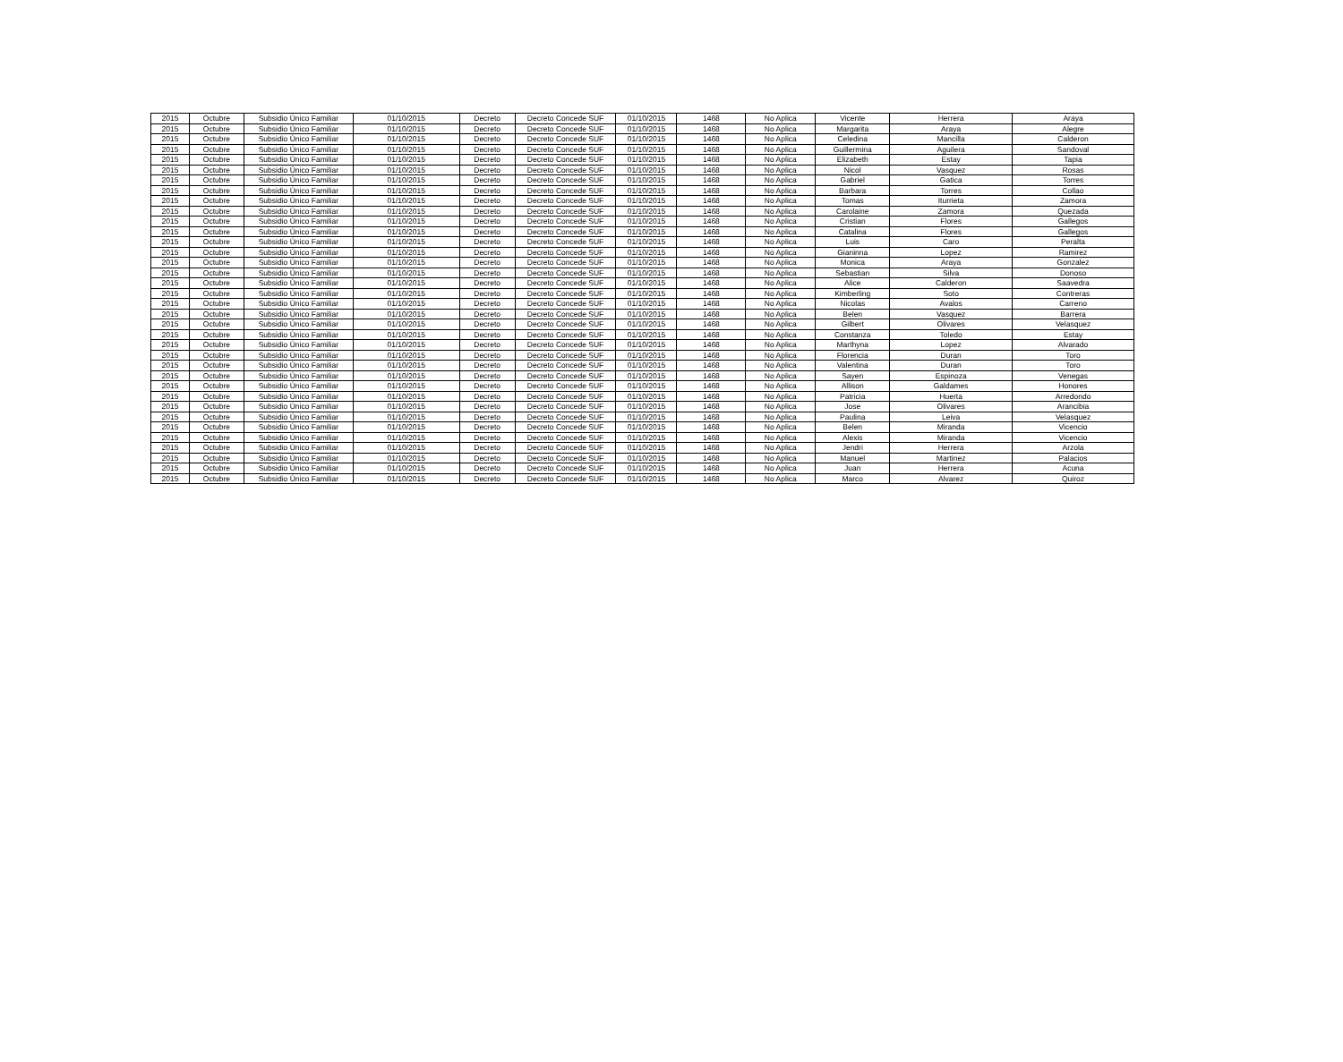| 2015 | Octubre | Subsidio Único Familiar | 01/10/2015 | Decreto | Decreto Concede SUF | 01/10/2015 | 1468 | No Aplica | Vicente | Herrera | Araya |
| 2015 | Octubre | Subsidio Único Familiar | 01/10/2015 | Decreto | Decreto Concede SUF | 01/10/2015 | 1468 | No Aplica | Margarita | Araya | Alegre |
| 2015 | Octubre | Subsidio Único Familiar | 01/10/2015 | Decreto | Decreto Concede SUF | 01/10/2015 | 1468 | No Aplica | Celedina | Mancilla | Calderon |
| 2015 | Octubre | Subsidio Único Familiar | 01/10/2015 | Decreto | Decreto Concede SUF | 01/10/2015 | 1468 | No Aplica | Guillermina | Aguilera | Sandoval |
| 2015 | Octubre | Subsidio Único Familiar | 01/10/2015 | Decreto | Decreto Concede SUF | 01/10/2015 | 1468 | No Aplica | Elizabeth | Estay | Tapia |
| 2015 | Octubre | Subsidio Único Familiar | 01/10/2015 | Decreto | Decreto Concede SUF | 01/10/2015 | 1468 | No Aplica | Nicol | Vasquez | Rosas |
| 2015 | Octubre | Subsidio Único Familiar | 01/10/2015 | Decreto | Decreto Concede SUF | 01/10/2015 | 1468 | No Aplica | Gabriel | Gatica | Torres |
| 2015 | Octubre | Subsidio Único Familiar | 01/10/2015 | Decreto | Decreto Concede SUF | 01/10/2015 | 1468 | No Aplica | Barbara | Torres | Collao |
| 2015 | Octubre | Subsidio Único Familiar | 01/10/2015 | Decreto | Decreto Concede SUF | 01/10/2015 | 1468 | No Aplica | Tomas | Iturrieta | Zamora |
| 2015 | Octubre | Subsidio Único Familiar | 01/10/2015 | Decreto | Decreto Concede SUF | 01/10/2015 | 1468 | No Aplica | Carolaine | Zamora | Quezada |
| 2015 | Octubre | Subsidio Único Familiar | 01/10/2015 | Decreto | Decreto Concede SUF | 01/10/2015 | 1468 | No Aplica | Cristian | Flores | Gallegos |
| 2015 | Octubre | Subsidio Único Familiar | 01/10/2015 | Decreto | Decreto Concede SUF | 01/10/2015 | 1468 | No Aplica | Catalina | Flores | Gallegos |
| 2015 | Octubre | Subsidio Único Familiar | 01/10/2015 | Decreto | Decreto Concede SUF | 01/10/2015 | 1468 | No Aplica | Luis | Caro | Peralta |
| 2015 | Octubre | Subsidio Único Familiar | 01/10/2015 | Decreto | Decreto Concede SUF | 01/10/2015 | 1468 | No Aplica | Gianinna | Lopez | Ramirez |
| 2015 | Octubre | Subsidio Único Familiar | 01/10/2015 | Decreto | Decreto Concede SUF | 01/10/2015 | 1468 | No Aplica | Monica | Araya | Gonzalez |
| 2015 | Octubre | Subsidio Único Familiar | 01/10/2015 | Decreto | Decreto Concede SUF | 01/10/2015 | 1468 | No Aplica | Sebastian | Silva | Donoso |
| 2015 | Octubre | Subsidio Único Familiar | 01/10/2015 | Decreto | Decreto Concede SUF | 01/10/2015 | 1468 | No Aplica | Alice | Calderon | Saavedra |
| 2015 | Octubre | Subsidio Único Familiar | 01/10/2015 | Decreto | Decreto Concede SUF | 01/10/2015 | 1468 | No Aplica | Kimberling | Soto | Contreras |
| 2015 | Octubre | Subsidio Único Familiar | 01/10/2015 | Decreto | Decreto Concede SUF | 01/10/2015 | 1468 | No Aplica | Nicolas | Avalos | Carreno |
| 2015 | Octubre | Subsidio Único Familiar | 01/10/2015 | Decreto | Decreto Concede SUF | 01/10/2015 | 1468 | No Aplica | Belen | Vasquez | Barrera |
| 2015 | Octubre | Subsidio Único Familiar | 01/10/2015 | Decreto | Decreto Concede SUF | 01/10/2015 | 1468 | No Aplica | Gilbert | Olivares | Velasquez |
| 2015 | Octubre | Subsidio Único Familiar | 01/10/2015 | Decreto | Decreto Concede SUF | 01/10/2015 | 1468 | No Aplica | Constanza | Toledo | Estay |
| 2015 | Octubre | Subsidio Único Familiar | 01/10/2015 | Decreto | Decreto Concede SUF | 01/10/2015 | 1468 | No Aplica | Marthyna | Lopez | Alvarado |
| 2015 | Octubre | Subsidio Único Familiar | 01/10/2015 | Decreto | Decreto Concede SUF | 01/10/2015 | 1468 | No Aplica | Florencia | Duran | Toro |
| 2015 | Octubre | Subsidio Único Familiar | 01/10/2015 | Decreto | Decreto Concede SUF | 01/10/2015 | 1468 | No Aplica | Valentina | Duran | Toro |
| 2015 | Octubre | Subsidio Único Familiar | 01/10/2015 | Decreto | Decreto Concede SUF | 01/10/2015 | 1468 | No Aplica | Sayen | Espinoza | Venegas |
| 2015 | Octubre | Subsidio Único Familiar | 01/10/2015 | Decreto | Decreto Concede SUF | 01/10/2015 | 1468 | No Aplica | Allison | Galdames | Honores |
| 2015 | Octubre | Subsidio Único Familiar | 01/10/2015 | Decreto | Decreto Concede SUF | 01/10/2015 | 1468 | No Aplica | Patricia | Huerta | Arredondo |
| 2015 | Octubre | Subsidio Único Familiar | 01/10/2015 | Decreto | Decreto Concede SUF | 01/10/2015 | 1468 | No Aplica | Jose | Olivares | Arancibia |
| 2015 | Octubre | Subsidio Único Familiar | 01/10/2015 | Decreto | Decreto Concede SUF | 01/10/2015 | 1468 | No Aplica | Paulina | Leiva | Velasquez |
| 2015 | Octubre | Subsidio Único Familiar | 01/10/2015 | Decreto | Decreto Concede SUF | 01/10/2015 | 1468 | No Aplica | Belen | Miranda | Vicencio |
| 2015 | Octubre | Subsidio Único Familiar | 01/10/2015 | Decreto | Decreto Concede SUF | 01/10/2015 | 1468 | No Aplica | Alexis | Miranda | Vicencio |
| 2015 | Octubre | Subsidio Único Familiar | 01/10/2015 | Decreto | Decreto Concede SUF | 01/10/2015 | 1468 | No Aplica | Jendri | Herrera | Arzola |
| 2015 | Octubre | Subsidio Único Familiar | 01/10/2015 | Decreto | Decreto Concede SUF | 01/10/2015 | 1468 | No Aplica | Manuel | Martinez | Palacios |
| 2015 | Octubre | Subsidio Único Familiar | 01/10/2015 | Decreto | Decreto Concede SUF | 01/10/2015 | 1468 | No Aplica | Juan | Herrera | Acuna |
| 2015 | Octubre | Subsidio Único Familiar | 01/10/2015 | Decreto | Decreto Concede SUF | 01/10/2015 | 1468 | No Aplica | Marco | Alvarez | Quiroz |